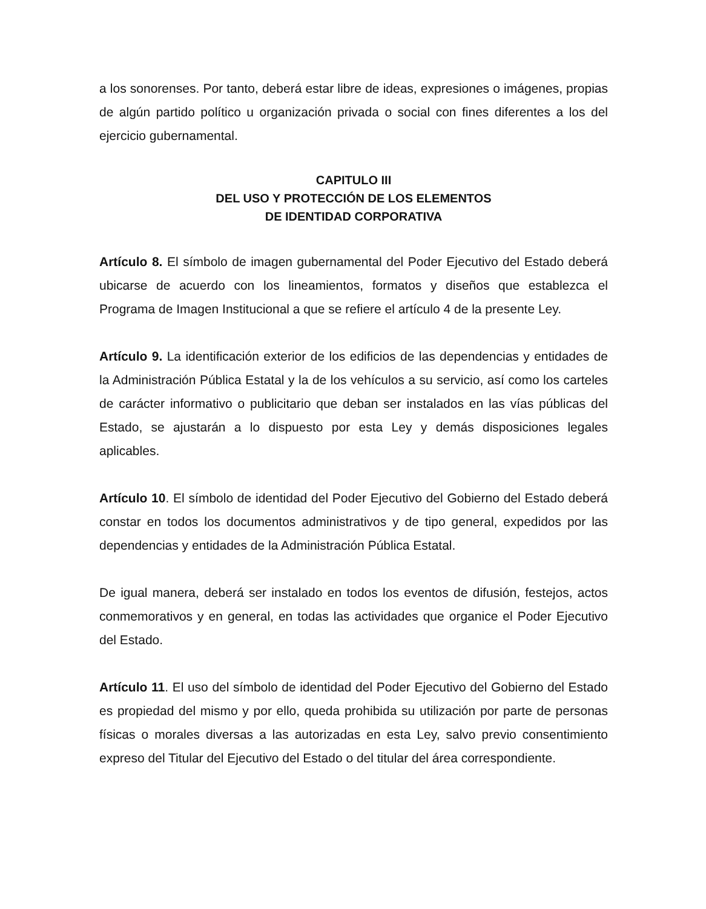a los sonorenses. Por tanto, deberá estar libre de ideas, expresiones o imágenes, propias de algún partido político u organización privada o social con fines diferentes a los del ejercicio gubernamental.
CAPITULO III
DEL USO Y PROTECCIÓN DE LOS ELEMENTOS
DE IDENTIDAD CORPORATIVA
Artículo 8. El símbolo de imagen gubernamental del Poder Ejecutivo del Estado deberá ubicarse de acuerdo con los lineamientos, formatos y diseños que establezca el Programa de Imagen Institucional a que se refiere el artículo 4 de la presente Ley.
Artículo 9. La identificación exterior de los edificios de las dependencias y entidades de la Administración Pública Estatal y la de los vehículos a su servicio, así como los carteles de carácter informativo o publicitario que deban ser instalados en las vías públicas del Estado, se ajustarán a lo dispuesto por esta Ley y demás disposiciones legales aplicables.
Artículo 10. El símbolo de identidad del Poder Ejecutivo del Gobierno del Estado deberá constar en todos los documentos administrativos y de tipo general, expedidos por las dependencias y entidades de la Administración Pública Estatal.
De igual manera, deberá ser instalado en todos los eventos de difusión, festejos, actos conmemorativos y en general, en todas las actividades que organice el Poder Ejecutivo del Estado.
Artículo 11. El uso del símbolo de identidad del Poder Ejecutivo del Gobierno del Estado es propiedad del mismo y por ello, queda prohibida su utilización por parte de personas físicas o morales diversas a las autorizadas en esta Ley, salvo previo consentimiento expreso del Titular del Ejecutivo del Estado o del titular del área correspondiente.